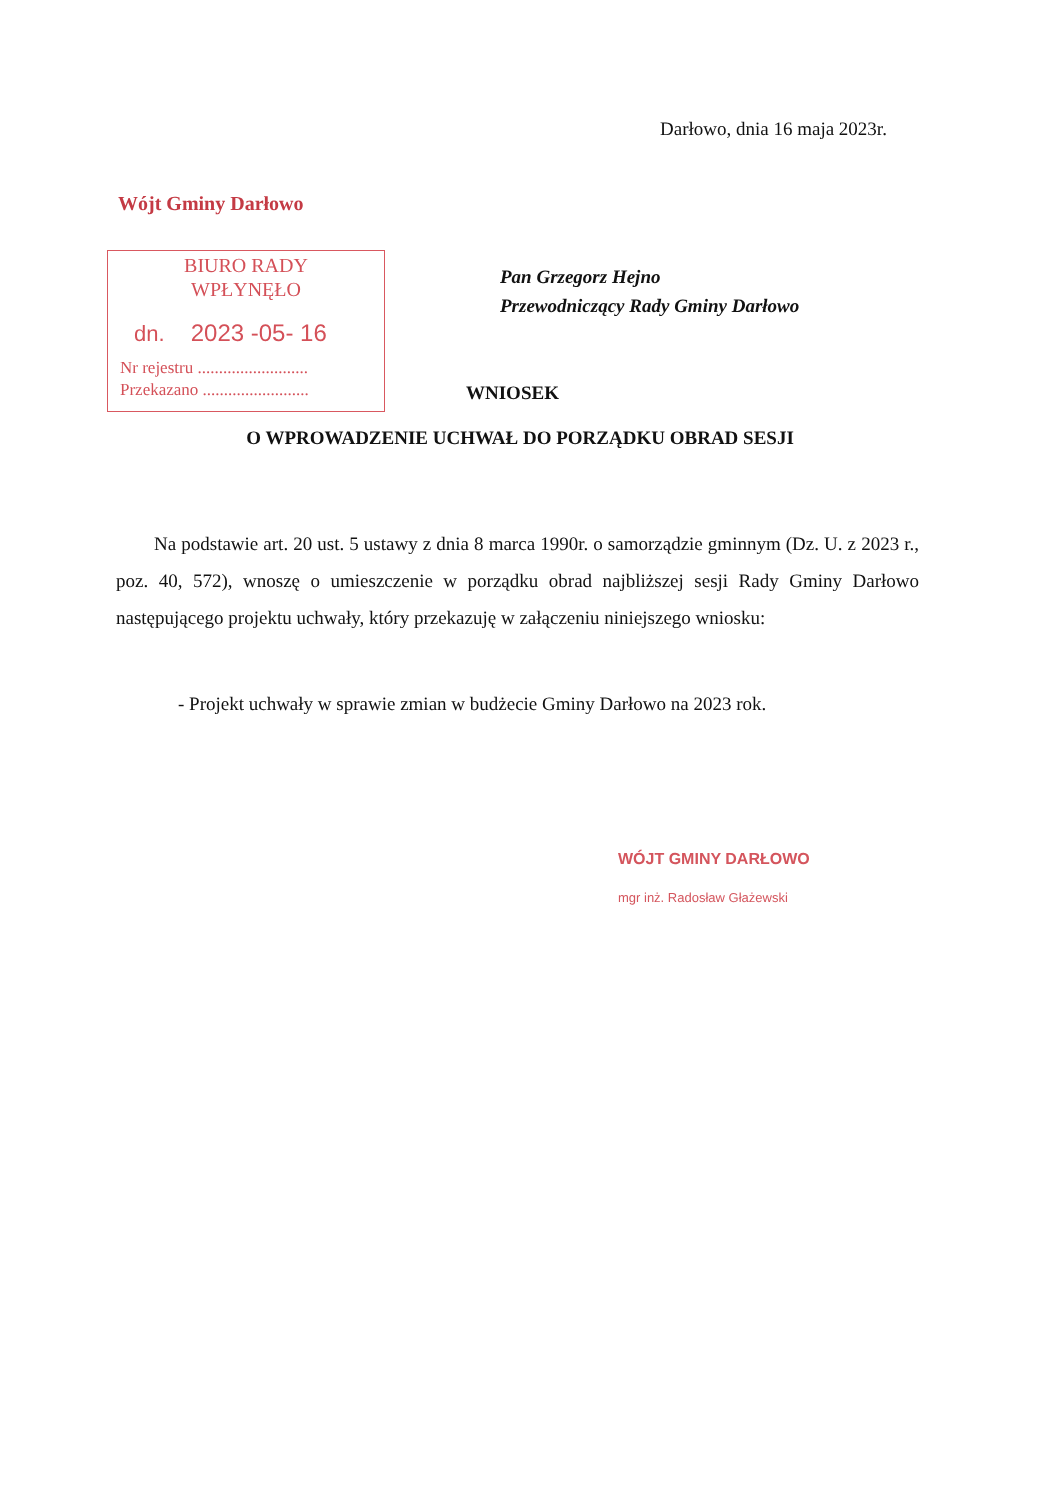Darłowo, dnia 16 maja 2023r.
Wójt Gminy Darłowo
BIURO RADY
WPŁYNĘŁO
dn. 2023 -05- 16
Nr rejestru ..........................
Przekazano .........................
Pan Grzegorz Hejno
Przewodniczący Rady Gminy Darłowo
WNIOSEK
O WPROWADZENIE UCHWAŁ DO PORZĄDKU OBRAD SESJI
Na podstawie art. 20 ust. 5 ustawy z dnia 8 marca 1990r. o samorządzie gminnym (Dz. U. z 2023 r., poz. 40, 572), wnoszę o umieszczenie w porządku obrad najbliższej sesji Rady Gminy Darłowo następującego projektu uchwały, który przekazuję w załączeniu niniejszego wniosku:
- Projekt uchwały w sprawie zmian w budżecie Gminy Darłowo na 2023 rok.
WÓJT GMINY DARŁOWO
mgr inż. Radosław Głażewski